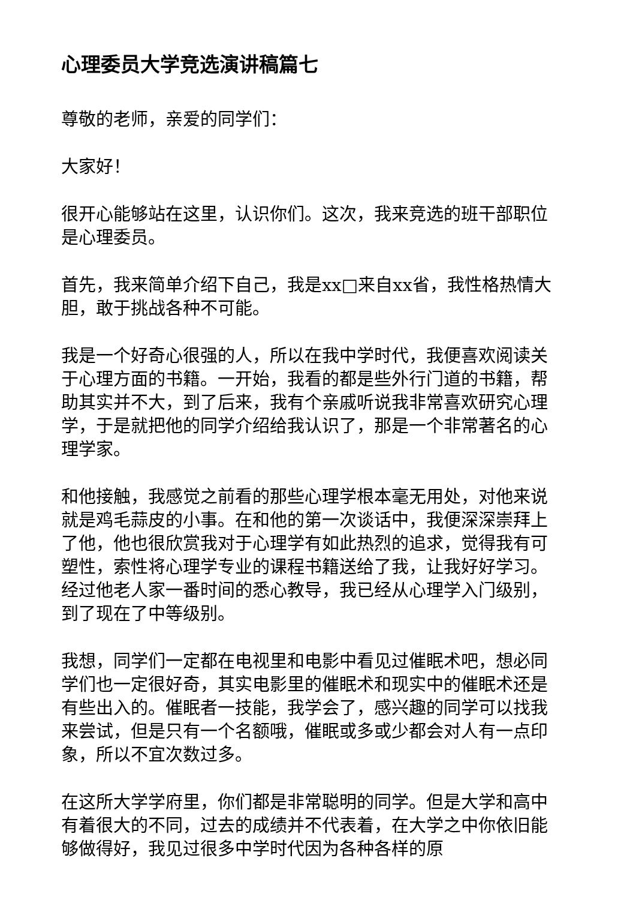心理委员大学竞选演讲稿篇七
尊敬的老师，亲爱的同学们：
大家好！
很开心能够站在这里，认识你们。这次，我来竞选的班干部职位是心理委员。
首先，我来简单介绍下自己，我是xx□来自xx省，我性格热情大胆，敢于挑战各种不可能。
我是一个好奇心很强的人，所以在我中学时代，我便喜欢阅读关于心理方面的书籍。一开始，我看的都是些外行门道的书籍，帮助其实并不大，到了后来，我有个亲戚听说我非常喜欢研究心理学，于是就把他的同学介绍给我认识了，那是一个非常著名的心理学家。
和他接触，我感觉之前看的那些心理学根本毫无用处，对他来说就是鸡毛蒜皮的小事。在和他的第一次谈话中，我便深深崇拜上了他，他也很欣赏我对于心理学有如此热烈的追求，觉得我有可塑性，索性将心理学专业的课程书籍送给了我，让我好好学习。经过他老人家一番时间的悉心教导，我已经从心理学入门级别，到了现在了中等级别。
我想，同学们一定都在电视里和电影中看见过催眠术吧，想必同学们也一定很好奇，其实电影里的催眠术和现实中的催眠术还是有些出入的。催眠者一技能，我学会了，感兴趣的同学可以找我来尝试，但是只有一个名额哦，催眠或多或少都会对人有一点印象，所以不宜次数过多。
在这所大学学府里，你们都是非常聪明的同学。但是大学和高中有着很大的不同，过去的成绩并不代表着，在大学之中你依旧能够做得好，我见过很多中学时代因为各种各样的原